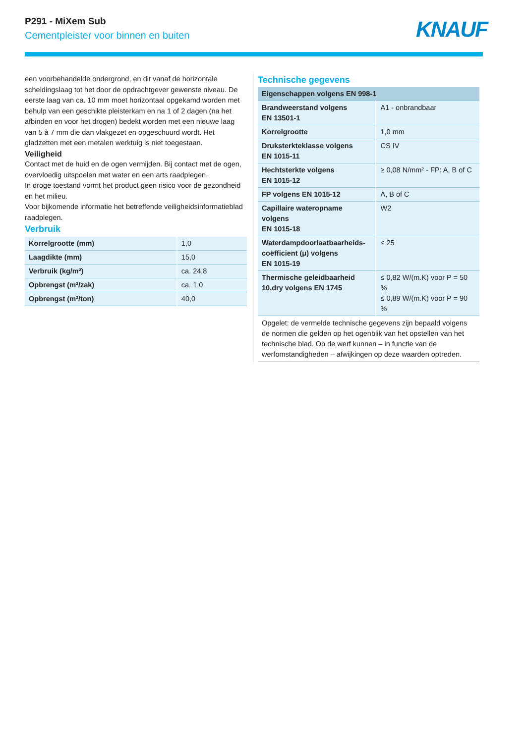P291 - MiXem Sub
Cementpleister voor binnen en buiten
KNAUF
een voorbehandelde ondergrond, en dit vanaf de horizontale scheidingslaag tot het door de opdrachtgever gewenste niveau. De eerste laag van ca. 10 mm moet horizontaal opgekamd worden met behulp van een geschikte pleisterkam en na 1 of 2 dagen (na het afbinden en voor het drogen) bedekt worden met een nieuwe laag van 5 à 7 mm die dan vlakgezet en opgeschuurd wordt. Het gladzetten met een metalen werktuig is niet toegestaan.
Veiligheid
Contact met de huid en de ogen vermijden. Bij contact met de ogen, overvloedig uitspoelen met water en een arts raadplegen.
In droge toestand vormt het product geen risico voor de gezondheid en het milieu.
Voor bijkomende informatie het betreffende veiligheidsinformatieblad raadplegen.
Verbruik
| Korrelgrootte (mm) | 1,0 |
| Laagdikte (mm) | 15,0 |
| Verbruik (kg/m²) | ca. 24,8 |
| Opbrengst (m²/zak) | ca. 1,0 |
| Opbrengst (m²/ton) | 40,0 |
Technische gegevens
| Eigenschappen volgens EN 998-1 | |
| --- | --- |
| Brandweerstand volgens EN 13501-1 | A1 - onbrandbaar |
| Korrelgrootte | 1,0 mm |
| Druksterkteklasse volgens EN 1015-11 | CS IV |
| Hechtsterkte volgens EN 1015-12 | ≥ 0,08 N/mm² - FP: A, B of C |
| FP volgens EN 1015-12 | A, B of C |
| Capillaire wateropname volgens EN 1015-18 | W2 |
| Waterdampdoorlaatbaarheids- coëfficient (μ) volgens EN 1015-19 | ≤ 25 |
| Thermische geleidbaarheid 10,dry volgens EN 1745 | ≤ 0,82 W/(m.K) voor P = 50 % ≤ 0,89 W/(m.K) voor P = 90 % |
Opgelet: de vermelde technische gegevens zijn bepaald volgens de normen die gelden op het ogenblik van het opstellen van het technische blad. Op de werf kunnen – in functie van de werfomstandigheden – afwijkingen op deze waarden optreden.